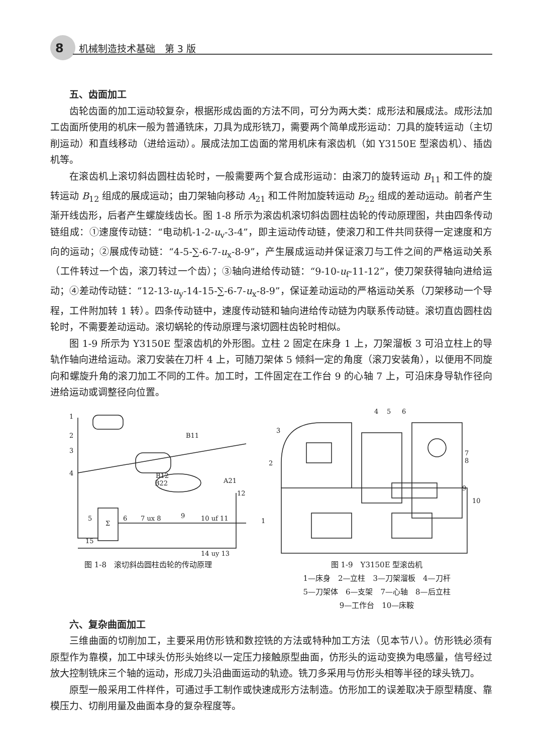8 机械制造技术基础　第 3 版
五、齿面加工
齿轮齿面的加工运动较复杂，根据形成齿面的方法不同，可分为两大类：成形法和展成法。成形法加工齿面所使用的机床一般为普通铣床，刀具为成形铣刀，需要两个简单成形运动：刀具的旋转运动（主切削运动）和直线移动（进给运动）。展成法加工齿面的常用机床有滚齿机（如 Y3150E 型滚齿机）、插齿机等。
在滚齿机上滚切斜齿圆柱齿轮时，一般需要两个复合成形运动：由滚刀的旋转运动 B<sub>11</sub> 和工件的旋转运动 B<sub>12</sub> 组成的展成运动；由刀架轴向移动 A<sub>21</sub> 和工件附加旋转运动 B<sub>22</sub> 组成的差动运动。前者产生渐开线齿形，后者产生螺旋线齿长。图 1-8 所示为滚齿机滚切斜齿圆柱齿轮的传动原理图，共由四条传动链组成：①速度传动链：“电动机-1-2-u<sub>v</sub>-3-4”，即主运动传动链，使滚刀和工件共同获得一定速度和方向的运动；②展成传动链：“4-5-∑-6-7-u<sub>x</sub>-8-9”，产生展成运动并保证滚刀与工件之间的严格运动关系（工件转过一个齿，滚刀转过一个齿）；③轴向进给传动链：“9-10-u<sub>f</sub>-11-12”，使刀架获得轴向进给运动；④差动传动链：“12-13-u<sub>y</sub>-14-15-∑-6-7-u<sub>x</sub>-8-9”，保证差动运动的严格运动关系（刀架移动一个导程，工件附加转 1 转）。四条传动链中，速度传动链和轴向进给传动链为内联系传动链。滚切直齿圆柱齿轮时，不需要差动运动。滚切蜗轮的传动原理与滚切圆柱齿轮时相似。
图 1-9 所示为 Y3150E 型滚齿机的外形图。立柱 2 固定在床身 1 上，刀架溜板 3 可沿立柱上的导轨作轴向进给运动。滚刀安装在刀杆 4 上，可随刀架体 5 倾斜一定的角度（滚刀安装角），以便用不同旋向和螺旋升角的滚刀加工不同的工件。加工时，工件固定在工作台 9 的心轴 7 上，可沿床身导轨作径向进给运动或调整径向位置。
1
2
3
4
B11
B12
B22
A21
12
9
Σ
5
6
7 ux 8
10 uf 11
15
14 uy 13
图 1-8　滚切斜齿圆柱齿轮的传动原理
4
5
6
3
2
7
8
9
10
1
图 1-9　Y3150E 型滚齿机
1—床身　2—立柱　3—刀架溜板　4—刀杆
5—刀架体　6—支架　7—心轴　8—后立柱
9—工作台　10—床鞍
六、复杂曲面加工
三维曲面的切削加工，主要采用仿形铣和数控铣的方法或特种加工方法（见本节八）。仿形铣必须有原型作为靠模，加工中球头仿形头始终以一定压力接触原型曲面，仿形头的运动变换为电感量，信号经过放大控制铣床三个轴的运动，形成刀头沿曲面运动的轨迹。铣刀多采用与仿形头相等半径的球头铣刀。
原型一般采用工件样件，可通过手工制作或快速成形方法制造。仿形加工的误差取决于原型精度、靠模压力、切削用量及曲面本身的复杂程度等。